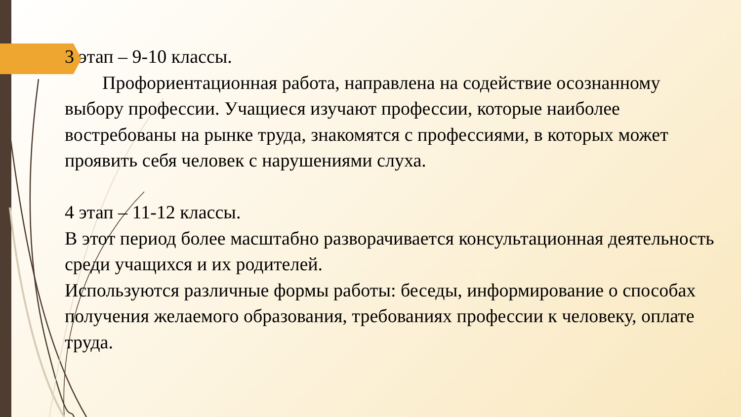3 этап – 9-10 классы.
Профориентационная работа, направлена на содействие осознанному выбору профессии. Учащиеся изучают профессии, которые наиболее востребованы на рынке труда, знакомятся с профессиями, в которых может проявить себя человек с нарушениями слуха.
4 этап – 11-12 классы.
В этот период более масштабно разворачивается консультационная деятельность среди учащихся и их родителей.
Используются различные формы работы: беседы, информирование о способах получения желаемого образования, требованиях профессии к человеку, оплате труда.